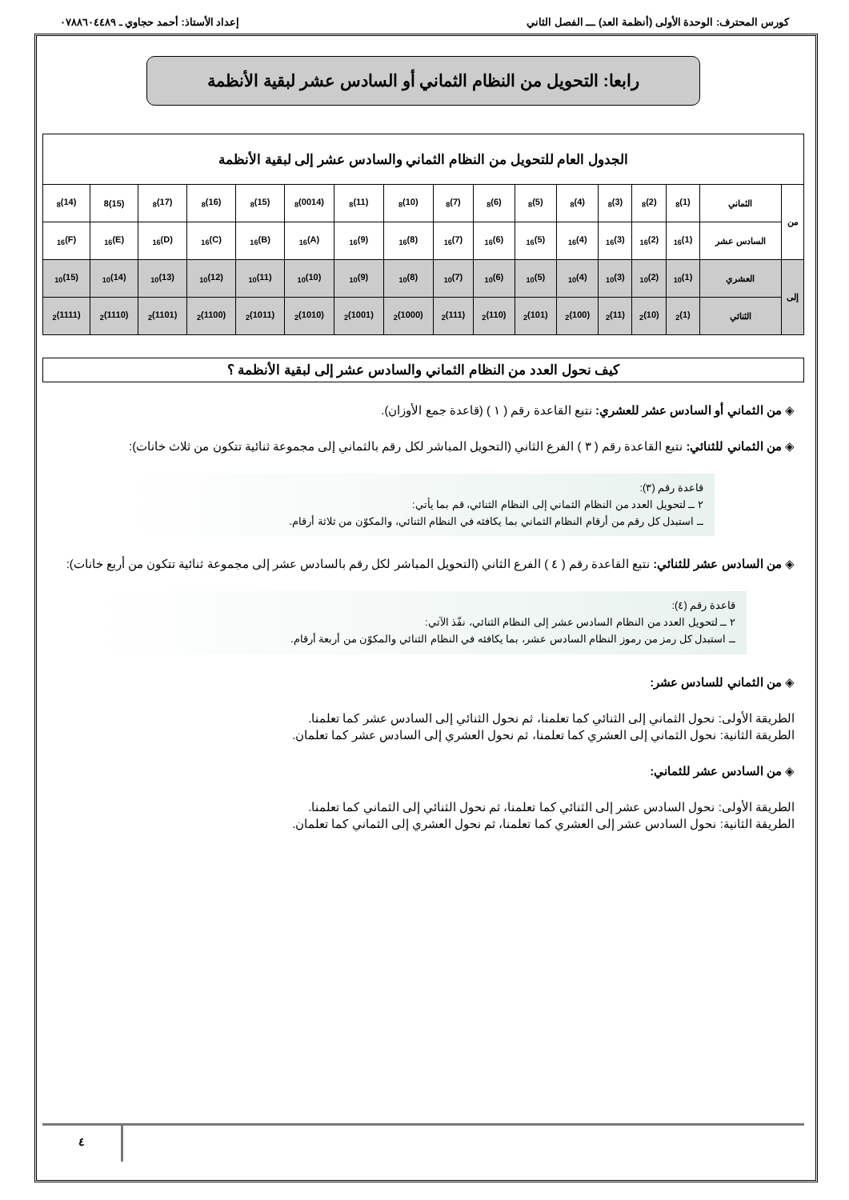كورس المحترف: الوحدة الأولى (أنظمة العد) ـــ الفصل الثاني إعداد الأستاذ: أحمد حجاوي ـ ٠٧٨٨٦٠٤٤٨٩
رابعا: التحويل من النظام الثماني أو السادس عشر لبقية الأنظمة
| الجدول العام للتحويل من النظام الثماني والسادس عشر إلى لبقية الأنظمة | | | | | | | | | | | | | | | | |
| --- | --- | --- | --- | --- | --- | --- | --- | --- | --- | --- | --- | --- | --- | --- | --- | --- |
| من | الثماني | (1)<sub>8</sub> | (2)<sub>8</sub> | (3)<sub>8</sub> | (4)<sub>8</sub> | (5)<sub>8</sub> | (6)<sub>8</sub> | (7)<sub>8</sub> | (10)<sub>8</sub> | (11)<sub>8</sub> | (0014)<sub>8</sub> | (15)<sub>8</sub> | (16)<sub>8</sub> | (17)<sub>8</sub> | (15)8 | (14)<sub>8</sub> |
| | السادس عشر | (1)<sub>16</sub> | (2)<sub>16</sub> | (3)<sub>16</sub> | (4)<sub>16</sub> | (5)<sub>16</sub> | (6)<sub>16</sub> | (7)<sub>16</sub> | (8)<sub>16</sub> | (9)<sub>16</sub> | (A)<sub>16</sub> | (B)<sub>16</sub> | (C)<sub>16</sub> | (D)<sub>16</sub> | (E)<sub>16</sub> | (F)<sub>16</sub> |
| إلى | العشري | (1)<sub>10</sub> | (2)<sub>10</sub> | (3)<sub>10</sub> | (4)<sub>10</sub> | (5)<sub>10</sub> | (6)<sub>10</sub> | (7)<sub>10</sub> | (8)<sub>10</sub> | (9)<sub>10</sub> | (10)<sub>10</sub> | (11)<sub>10</sub> | (12)<sub>10</sub> | (13)<sub>10</sub> | (14)<sub>10</sub> | (15)<sub>10</sub> |
| | الثنائي | (1)<sub>2</sub> | (10)<sub>2</sub> | (11)<sub>2</sub> | (100)<sub>2</sub> | (101)<sub>2</sub> | (110)<sub>2</sub> | (111)<sub>2</sub> | (1000)<sub>2</sub> | (1001)<sub>2</sub> | (1010)<sub>2</sub> | (1011)<sub>2</sub> | (1100)<sub>2</sub> | (1101)<sub>2</sub> | (1110)<sub>2</sub> | (1111)<sub>2</sub> |
كيف نحول العدد من النظام الثماني والسادس عشر إلى لبقية الأنظمة ؟
◈ من الثماني أو السادس عشر للعشري: نتبع القاعدة رقم ( ١ ) (قاعدة جمع الأوزان).
◈ من الثماني للثنائي: نتبع القاعدة رقم ( ٣ ) الفرع الثاني (التحويل المباشر لكل رقم بالثماني إلى مجموعة ثنائية تتكون من ثلاث خانات):
قاعدة رقم (٣):
٢ ــ لتحويل العدد من النظام الثماني إلى النظام الثنائي، قم بما يأتي:
ــ استبدل كل رقم من أرقام النظام الثماني بما يكافئه في النظام الثنائي، والمكوّن من ثلاثة أرقام.
◈ من السادس عشر للثنائي: نتبع القاعدة رقم ( ٤ ) الفرع الثاني (التحويل المباشر لكل رقم بالسادس عشر إلى مجموعة ثنائية تتكون من أربع خانات):
قاعدة رقم (٤):
٢ ــ لتحويل العدد من النظام السادس عشر إلى النظام الثنائي، نفّذ الآتي:
ــ استبدل كل رمز من رموز النظام السادس عشر، بما يكافئه في النظام الثنائي والمكوّن من أربعة أرقام.
◈ من الثماني للسادس عشر:
الطريقة الأولى: نحول الثماني إلى الثنائي كما تعلمنا، ثم نحول الثنائي إلى السادس عشر كما تعلمنا.
الطريقة الثانية: نحول الثماني إلى العشري كما تعلمنا، ثم نحول العشري إلى السادس عشر كما تعلمان.
◈ من السادس عشر للثماني:
الطريقة الأولى: نحول السادس عشر إلى الثنائي كما تعلمنا، ثم نحول الثنائي إلى الثماني كما تعلمنا.
الطريقة الثانية: نحول السادس عشر إلى العشري كما تعلمنا، ثم نحول العشري إلى الثماني كما تعلمان.
٤